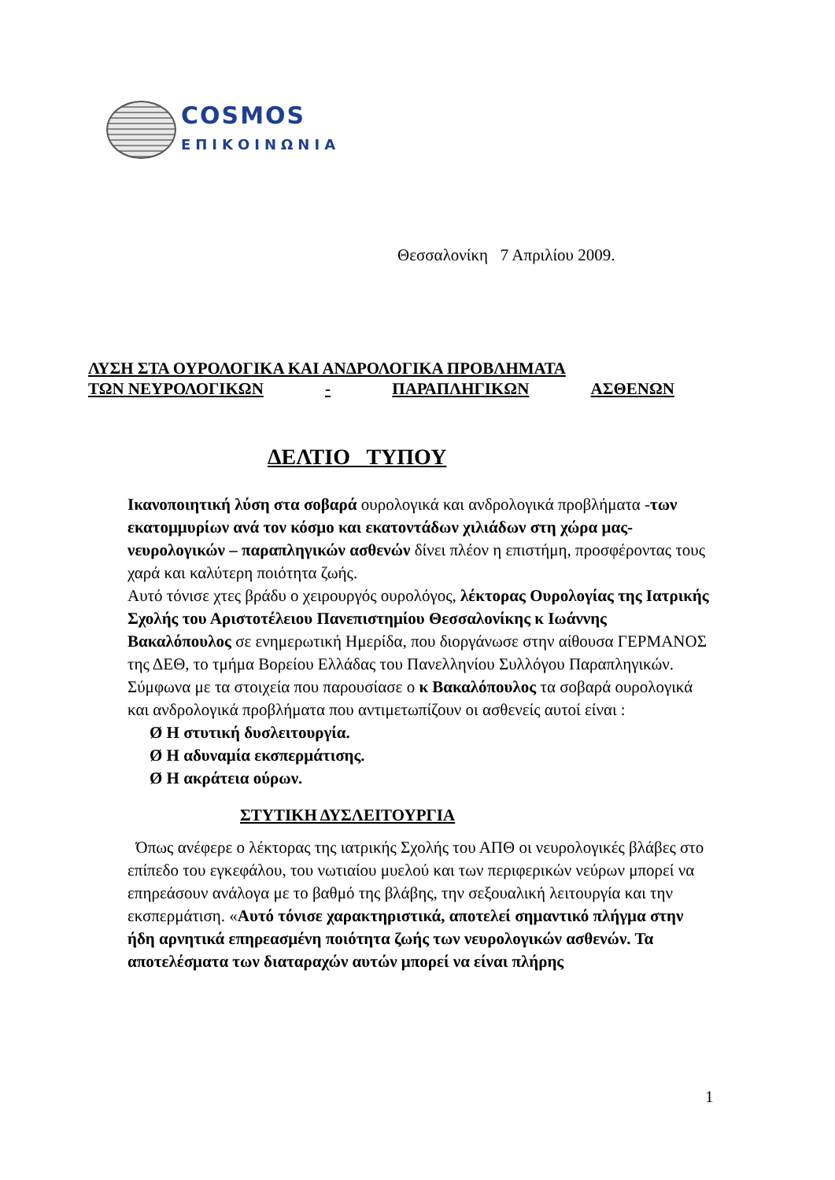COSMOS
ΕΠΙΚΟΙΝΩΝΙΑ
Θεσσαλονίκη 7 Απριλίου 2009.
ΛΥΣΗ ΣΤΑ ΟΥΡΟΛΟΓΙΚΑ ΚΑΙ ΑΝΔΡΟΛΟΓΙΚΑ ΠΡΟΒΛΗΜΑΤΑ
ΤΩΝ ΝΕΥΡΟΛΟΓΙΚΩΝ - ΠΑΡΑΠΛΗΓΙΚΩΝ ΑΣΘΕΝΩΝ
ΔΕΛΤΙΟ ΤΥΠΟΥ
Ικανοποιητική λύση στα σοβαρά ουρολογικά και ανδρολογικά προβλήματα -των εκατομμυρίων ανά τον κόσμο και εκατοντάδων χιλιάδων στη χώρα μας-νευρολογικών – παραπληγικών ασθενών δίνει πλέον η επιστήμη, προσφέροντας τους χαρά και καλύτερη ποιότητα ζωής.
Αυτό τόνισε χτες βράδυ ο χειρουργός ουρολόγος, λέκτορας Ουρολογίας της Ιατρικής Σχολής του Αριστοτέλειου Πανεπιστημίου Θεσσαλονίκης κ Ιωάννης Βακαλόπουλος σε ενημερωτική Ημερίδα, που διοργάνωσε στην αίθουσα ΓΕΡΜΑΝΟΣ της ΔΕΘ, το τμήμα Βορείου Ελλάδας του Πανελληνίου Συλλόγου Παραπληγικών.
Σύμφωνα με τα στοιχεία που παρουσίασε ο κ Βακαλόπουλος τα σοβαρά ουρολογικά και ανδρολογικά προβλήματα που αντιμετωπίζουν οι ασθενείς αυτοί είναι :
Ø Η στυτική δυσλειτουργία.
Ø Η αδυναμία εκσπερμάτισης.
Ø Η ακράτεια ούρων.
ΣΤΥΤΙΚΗ ΔΥΣΛΕΙΤΟΥΡΓΙΑ
Όπως ανέφερε ο λέκτορας της ιατρικής Σχολής του ΑΠΘ οι νευρολογικές βλάβες στο επίπεδο του εγκεφάλου, του νωτιαίου μυελού και των περιφερικών νεύρων μπορεί να επηρεάσουν ανάλογα με το βαθμό της βλάβης, την σεξουαλική λειτουργία και την εκσπερμάτιση. «Αυτό τόνισε χαρακτηριστικά, αποτελεί σημαντικό πλήγμα στην ήδη αρνητικά επηρεασμένη ποιότητα ζωής των νευρολογικών ασθενών. Τα αποτελέσματα των διαταραχών αυτών μπορεί να είναι πλήρης
1